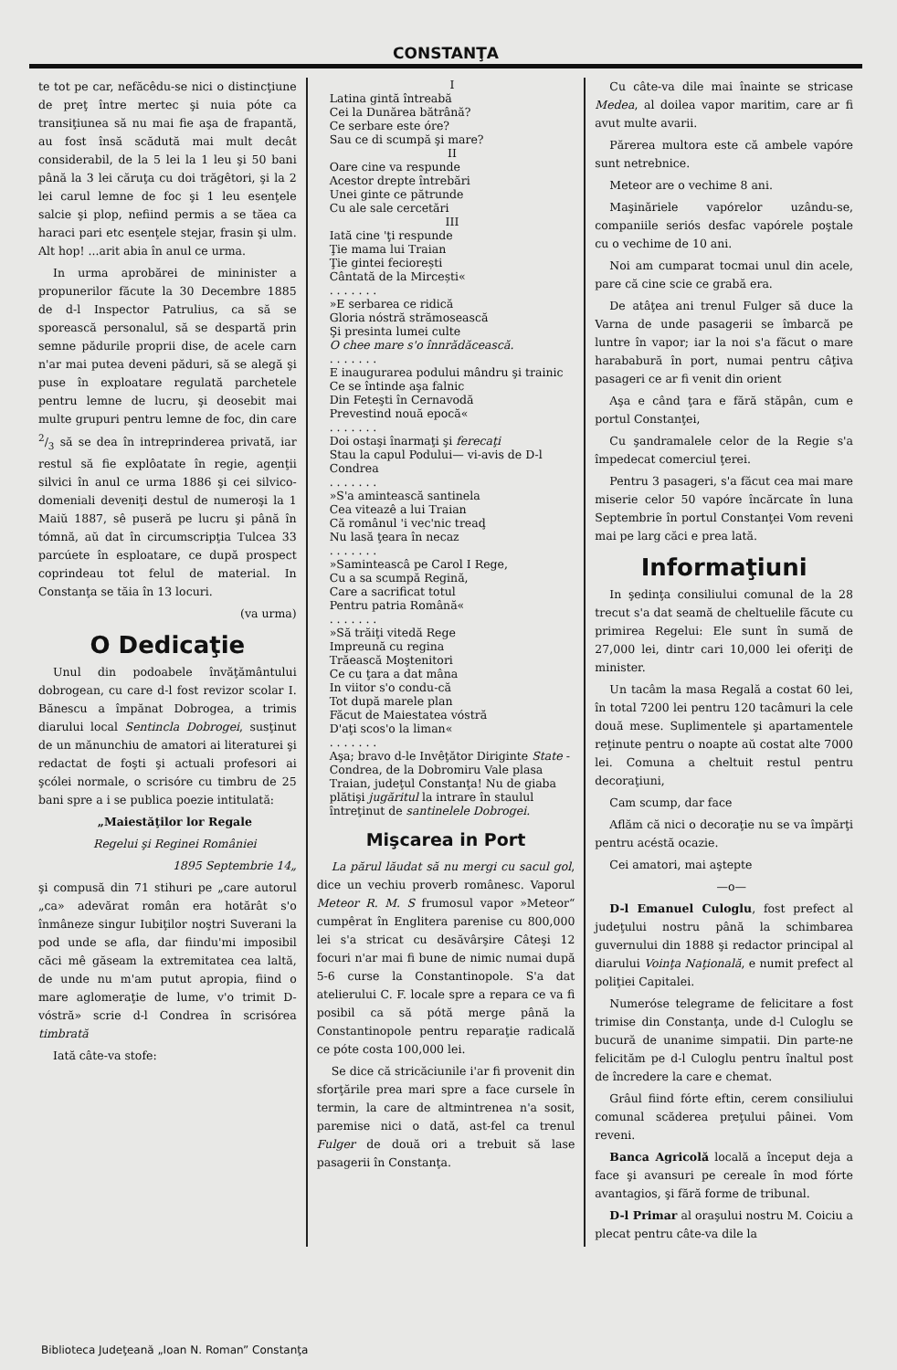CONSTANŢA
te tot pe car, nefăcêdu-se nici o distincţiune de preţ între mertec şi nuia póte ca transiţiunea să nu mai fie aşa de frapantă, au fost însă scădută mai mult decât considerabil, de la 5 lei la 1 leu şi 50 bani până la 3 lei căruţa cu doi trăgêtori, şi la 2 lei carul lemne de foc şi 1 leu esenţele salcie şi plop, nefiind permis a se tăea ca haraci pari etc esenţele stejar, frasin şi ulm. Alt hop! ...arit abia în anul ce urma.
In urma aprobărei de mininister a propunerilor făcute la 30 Decembre 1885 de d-l Inspector Patrulius, ca să se sporească personalul, să se despartă prin semne pădurile proprii dise, de acele carn n'ar mai putea deveni păduri, să se alegă şi puse în exploatare regulată parchetele pentru lemne de lucru, şi deosebit mai multe grupuri pentru lemne de foc, din care 2/3 să se dea în intreprinderea privată, iar restul să fie explôatate în regie, agenţii silvici în anul ce urma 1886 şi cei silvico-domeniali deveniţi destul de numeroşi la 1 Maiŭ 1887, sê puseră pe lucru şi până în tómnă, aŭ dat în circumscripţia Tulcea 33 parcúete în esploatare, ce după prospect coprindeau tot felul de material. In Constanţa se tăia în 13 locuri.
(va urma)
O Dedicaţie
Unul din podoabele învăţământului dobrogean, cu care d-l fost revizor scolar I. Bănescu a împănat Dobrogea, a trimis diarului local Sentincla Dobrogei, susţinut de un mănunchiu de amatori ai literaturei şi redactat de foşti şi actuali profesori ai şcólei normale, o scrisóre cu timbru de 25 bani spre a i se publica poezie intitulată:
„Maiestăţilor lor Regale
Regelui şi Reginei României
1895 Septembrie 14„
şi compusă din 71 stihuri pe „care autorul „ca» adevărat român era hotărât s'o înmâneze singur Iubiţilor noştri Suverani la pod unde se afla, dar fiindu'mi imposibil căci mê găseam la extremitatea cea laltă, de unde nu m'am putut apropia, fiind o mare aglomeraţie de lume, v'o trimit D-vóstră» scrie d-l Condrea în scrisórea timbrată
Iată câte-va stofe:
I
Latina gintă întreabă
Cei la Dunărea bătrână?
Ce serbare este óre?
Sau ce di scumpă şi mare?
II
Oare cine va respunde
Acestor drepte întrebări
Unei ginte ce pătrunde
Cu ale sale cercetări
III
Iată cine 'ţi respunde
Ţie mama lui Traian
Ţie gintei feciorești
Cântată de la Mircești«
. . . . . . .
»E serbarea ce ridică
Gloria nóstră strămosească
Şi presinta lumei culte
O chee mare s'o înnrădăcească.
. . . . . . .
E inaugurarea podului mândru şi trainic
Ce se întinde aşa falnic
Din Feteşti în Cernavodă
Prevestind nouă epocă«
. . . . . . .
Doi ostaşi înarmaţi şi ferecaţi
Stau la capul Podului— vi-avis de D-l Condrea
. . . . . . .
»S'a amintească santinela
Cea viteazê a lui Traian
Că românul 'i vec'nic treaḑ
Nu lasă ţeara în necaz
. . . . . . .
»Saminteascâ pe Carol I Rege,
Cu a sa scumpă Regină,
Care a sacrificat totul
Pentru patria Română«
. . . . . . .
»Să trăiţi vitedă Rege
Impreună cu regina
Trăească Moştenitori
Ce cu ţara a dat mâna
In viitor s'o condu-că
Tot după marele plan
Făcut de Maiestatea vóstră
D'aţi scos'o la liman«
. . . . . . .
Aşa; bravo d-le Invêţător Diriginte State - Condrea, de la Dobromiru Vale plasa Traian, judeţul Constanţa! Nu de giaba plătişi jugăritul la intrare în staulul întreţinut de santinelele Dobrogei.
Mişcarea in Port
La părul lăudat să nu mergi cu sacul gol, dice un vechiu proverb românesc. Vaporul Meteor R. M. S frumosul vapor »Meteor“ cumpêrat în Englitera parenise cu 800,000 lei s'a stricat cu desăvârşire Câteşi 12 focuri n'ar mai fi bune de nimic numai după 5-6 curse la Constantinopole. S'a dat atelierului C. F. locale spre a repara ce va fi posibil ca să pótă merge până la Constantinopole pentru reparaţie radicală ce póte costa 100,000 lei.
Se dice că stricăciunile i'ar fi provenit din sforţările prea mari spre a face cursele în termin, la care de altmintrenea n'a sosit, paremise nici o dată, ast-fel ca trenul Fulger de două ori a trebuit să lase pasagerii în Constanţa.
Cu câte-va dile mai înainte se stricase Medea, al doilea vapor maritim, care ar fi avut multe avarii.
Părerea multora este că ambele vapóre sunt netrebnice.
Meteor are o vechime 8 ani.
Maşinăriele vapórelor uzându-se, companiile seriós desfac vapórele poştale cu o vechime de 10 ani.
Noi am cumparat tocmai unul din acele, pare că cine scie ce grabă era.
De atâţea ani trenul Fulger să duce la Varna de unde pasagerii se îmbarcă pe luntre în vapor; iar la noi s'a făcut o mare harababură în port, numai pentru câţiva pasageri ce ar fi venit din orient
Aşa e când ţara e fără stăpân, cum e portul Constanţei,
Cu şandramalele celor de la Regie s'a împedecat comerciul ţerei.
Pentru 3 pasageri, s'a făcut cea mai mare miserie celor 50 vapóre încărcate în luna Septembrie în portul Constanţei Vom reveni mai pe larg căci e prea lată.
Informaţiuni
In şedinţa consiliului comunal de la 28 trecut s'a dat seamă de cheltuelile făcute cu primirea Regelui: Ele sunt în sumă de 27,000 lei, dintr cari 10,000 lei oferiţi de minister.
Un tacâm la masa Regală a costat 60 lei, în total 7200 lei pentru 120 tacâmuri la cele două mese. Suplimentele şi apartamentele reţinute pentru o noapte aŭ costat alte 7000 lei. Comuna a cheltuit restul pentru decoraţiuni,
Cam scump, dar face
Aflăm că nici o decoraţie nu se va împărţi pentru acéstă ocazie.
Cei amatori, mai aştepte
—o—
D-l Emanuel Culoglu, fost prefect al judeţului nostru până la schimbarea guvernului din 1888 şi redactor principal al diarului Voinţa Naţională, e numit prefect al poliţiei Capitalei.
Numeróse telegrame de felicitare a fost trimise din Constanţa, unde d-l Culoglu se bucură de unanime simpatii. Din parte-ne felicităm pe d-l Culoglu pentru înaltul post de încredere la care e chemat.
Grâul fiind fórte eftin, cerem consiliului comunal scăderea preţului pâinei. Vom reveni.
Banca Agricolă locală a început deja a face şi avansuri pe cereale în mod fórte avantagios, şi fără forme de tribunal.
D-l Primar al oraşului nostru M. Coiciu a plecat pentru câte-va dile la
Biblioteca Judeţeană „Ioan N. Roman” Constanţa